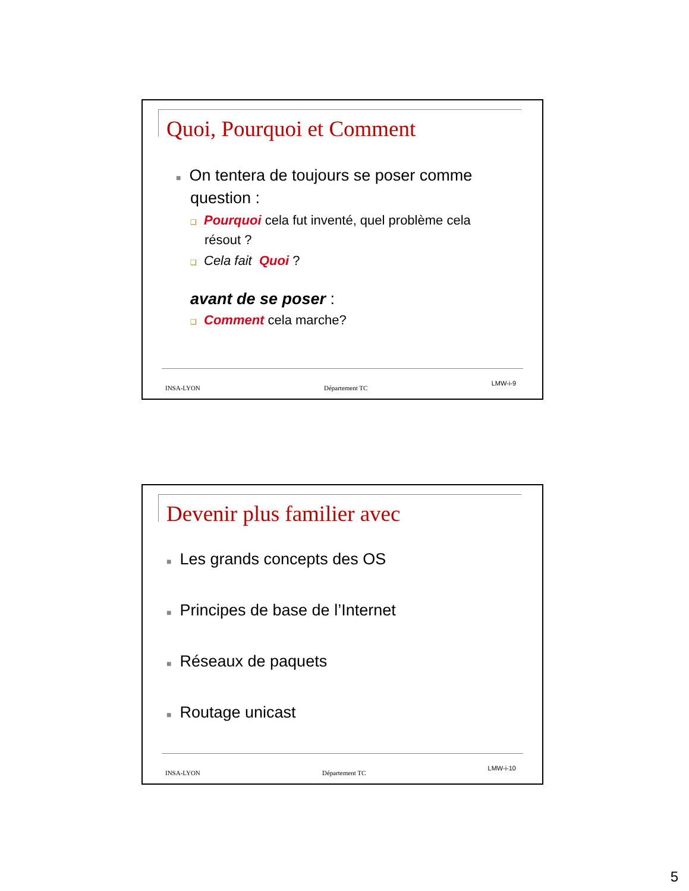Quoi, Pourquoi et Comment
■ On tentera de toujours se poser comme
question :
❑ Pourquoi cela fut inventé, quel problème cela
résout ?
❑ Cela fait Quoi ?
avant de se poser :
❑ Comment cela marche?
INSA-LYON Département TC LMW-i-9
Devenir plus familier avec
■ Les grands concepts des OS
■ Principes de base de l’Internet
■ Réseaux de paquets
■ Routage unicast
INSA-LYON Département TC LMW-i-10
5